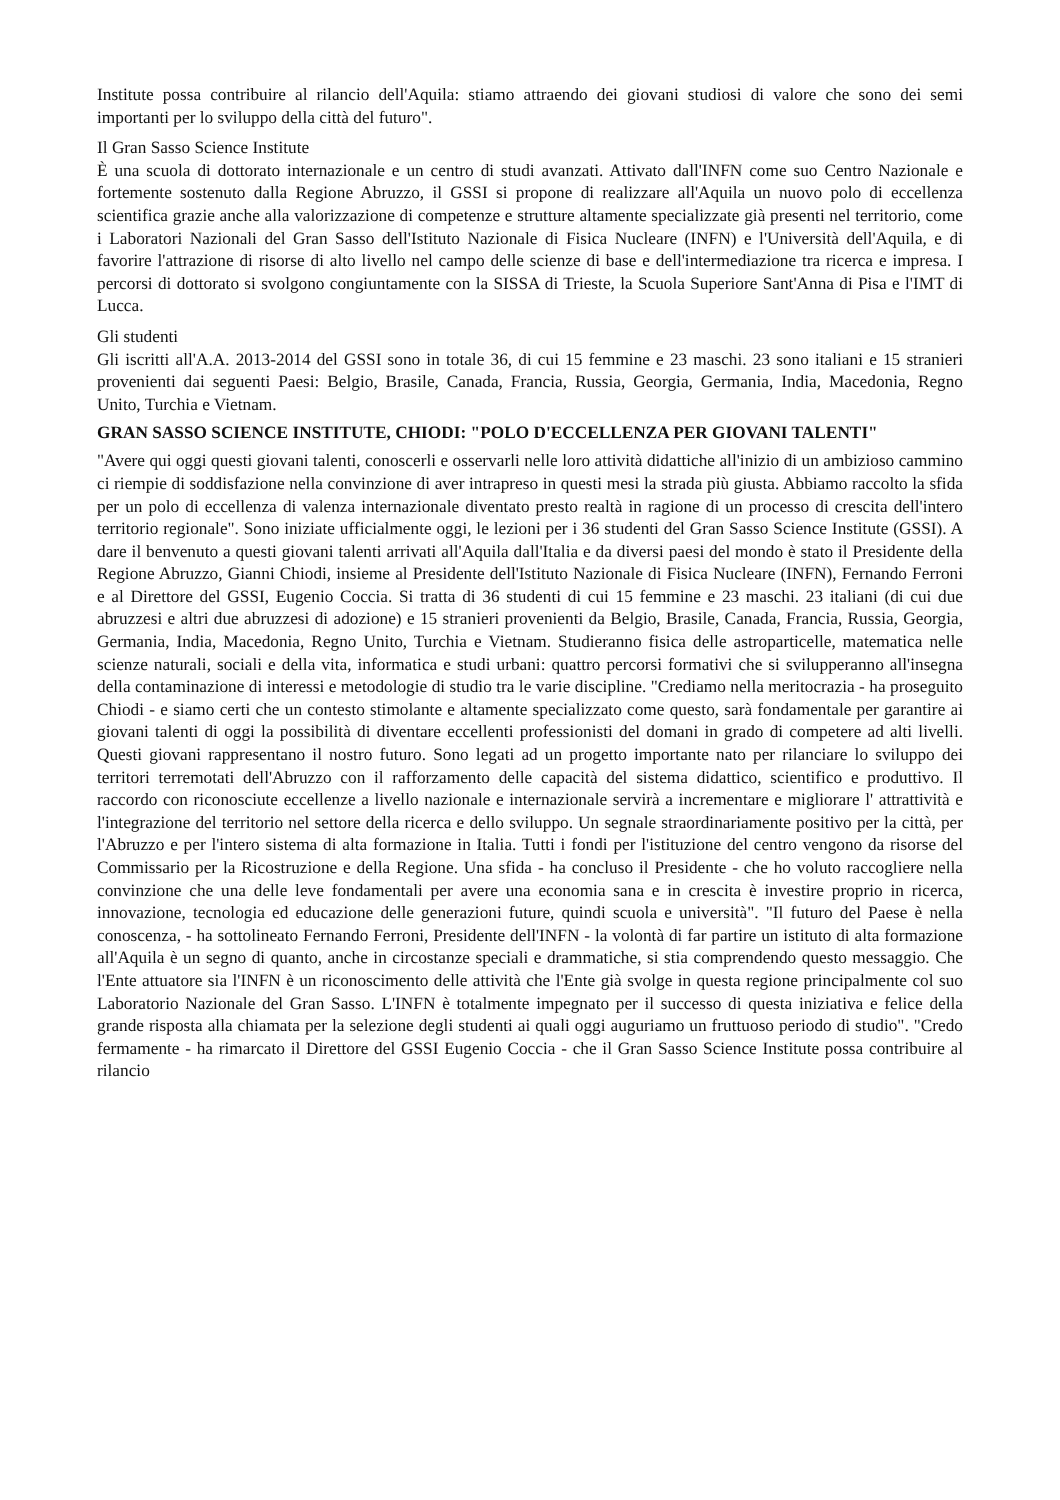Institute possa contribuire al rilancio dell'Aquila: stiamo attraendo dei giovani studiosi di valore che sono dei semi importanti per lo sviluppo della città del futuro".
Il Gran Sasso Science Institute
È una scuola di dottorato internazionale e un centro di studi avanzati. Attivato dall'INFN come suo Centro Nazionale e fortemente sostenuto dalla Regione Abruzzo, il GSSI si propone di realizzare all'Aquila un nuovo polo di eccellenza scientifica grazie anche alla valorizzazione di competenze e strutture altamente specializzate già presenti nel territorio, come i Laboratori Nazionali del Gran Sasso dell'Istituto Nazionale di Fisica Nucleare (INFN) e l'Università dell'Aquila, e di favorire l'attrazione di risorse di alto livello nel campo delle scienze di base e dell'intermediazione tra ricerca e impresa. I percorsi di dottorato si svolgono congiuntamente con la SISSA di Trieste, la Scuola Superiore Sant'Anna di Pisa e l'IMT di Lucca.
Gli studenti
Gli iscritti all'A.A. 2013-2014 del GSSI sono in totale 36, di cui 15 femmine e 23 maschi. 23 sono italiani e 15 stranieri provenienti dai seguenti Paesi: Belgio, Brasile, Canada, Francia, Russia, Georgia, Germania, India, Macedonia, Regno Unito, Turchia e Vietnam.
GRAN SASSO SCIENCE INSTITUTE, CHIODI: "POLO D'ECCELLENZA PER GIOVANI TALENTI"
"Avere qui oggi questi giovani talenti, conoscerli e osservarli nelle loro attività didattiche all'inizio di un ambizioso cammino ci riempie di soddisfazione nella convinzione di aver intrapreso in questi mesi la strada più giusta. Abbiamo raccolto la sfida per un polo di eccellenza di valenza internazionale diventato presto realtà in ragione di un processo di crescita dell'intero territorio regionale". Sono iniziate ufficialmente oggi, le lezioni per i 36 studenti del Gran Sasso Science Institute (GSSI). A dare il benvenuto a questi giovani talenti arrivati all'Aquila dall'Italia e da diversi paesi del mondo è stato il Presidente della Regione Abruzzo, Gianni Chiodi, insieme al Presidente dell'Istituto Nazionale di Fisica Nucleare (INFN), Fernando Ferroni e al Direttore del GSSI, Eugenio Coccia. Si tratta di 36 studenti di cui 15 femmine e 23 maschi. 23 italiani (di cui due abruzzesi e altri due abruzzesi di adozione) e 15 stranieri provenienti da Belgio, Brasile, Canada, Francia, Russia, Georgia, Germania, India, Macedonia, Regno Unito, Turchia e Vietnam. Studieranno fisica delle astroparticelle, matematica nelle scienze naturali, sociali e della vita, informatica e studi urbani: quattro percorsi formativi che si svilupperanno all'insegna della contaminazione di interessi e metodologie di studio tra le varie discipline. "Crediamo nella meritocrazia - ha proseguito Chiodi - e siamo certi che un contesto stimolante e altamente specializzato come questo, sarà fondamentale per garantire ai giovani talenti di oggi la possibilità di diventare eccellenti professionisti del domani in grado di competere ad alti livelli. Questi giovani rappresentano il nostro futuro. Sono legati ad un progetto importante nato per rilanciare lo sviluppo dei territori terremotati dell'Abruzzo con il rafforzamento delle capacità del sistema didattico, scientifico e produttivo. Il raccordo con riconosciute eccellenze a livello nazionale e internazionale servirà a incrementare e migliorare l' attrattività e l'integrazione del territorio nel settore della ricerca e dello sviluppo. Un segnale straordinariamente positivo per la città, per l'Abruzzo e per l'intero sistema di alta formazione in Italia. Tutti i fondi per l'istituzione del centro vengono da risorse del Commissario per la Ricostruzione e della Regione. Una sfida - ha concluso il Presidente - che ho voluto raccogliere nella convinzione che una delle leve fondamentali per avere una economia sana e in crescita è investire proprio in ricerca, innovazione, tecnologia ed educazione delle generazioni future, quindi scuola e università". "Il futuro del Paese è nella conoscenza, - ha sottolineato Fernando Ferroni, Presidente dell'INFN - la volontà di far partire un istituto di alta formazione all'Aquila è un segno di quanto, anche in circostanze speciali e drammatiche, si stia comprendendo questo messaggio. Che l'Ente attuatore sia l'INFN è un riconoscimento delle attività che l'Ente già svolge in questa regione principalmente col suo Laboratorio Nazionale del Gran Sasso. L'INFN è totalmente impegnato per il successo di questa iniziativa e felice della grande risposta alla chiamata per la selezione degli studenti ai quali oggi auguriamo un fruttuoso periodo di studio". "Credo fermamente - ha rimarcato il Direttore del GSSI Eugenio Coccia - che il Gran Sasso Science Institute possa contribuire al rilancio